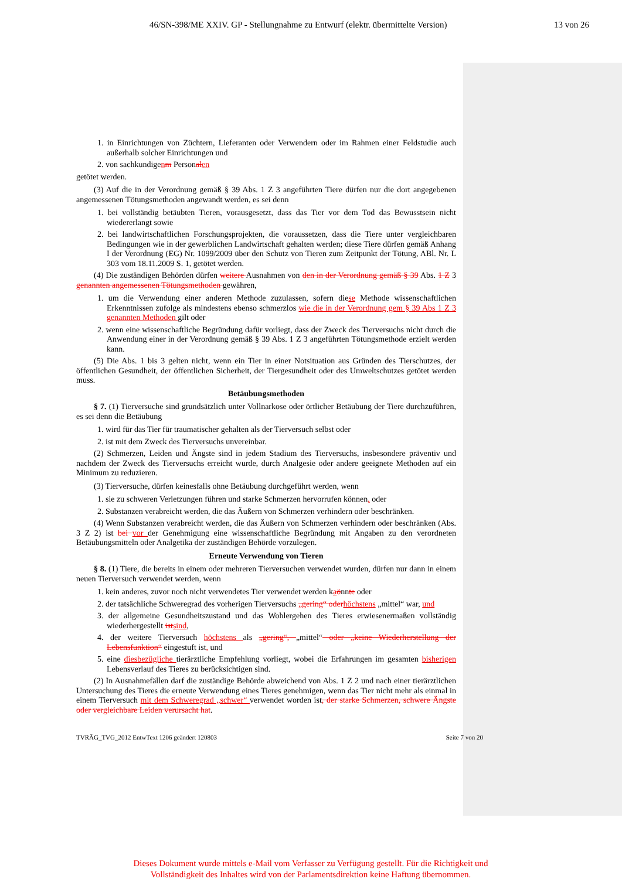46/SN-398/ME XXIV. GP - Stellungnahme zu Entwurf (elektr. übermittelte Version) 13 von 26
1. in Einrichtungen von Züchtern, Lieferanten oder Verwendern oder im Rahmen einer Feldstudie auch außerhalb solcher Einrichtungen und
2. von sachkundigenm Personal en
getötet werden.
(3) Auf die in der Verordnung gemäß § 39 Abs. 1 Z 3 angeführten Tiere dürfen nur die dort angegebenen angemessenen Tötungsmethoden angewandt werden, es sei denn
1. bei vollständig betäubten Tieren, vorausgesetzt, dass das Tier vor dem Tod das Bewusstsein nicht wiedererlangt sowie
2. bei landwirtschaftlichen Forschungsprojekten, die voraussetzen, dass die Tiere unter vergleichbaren Bedingungen wie in der gewerblichen Landwirtschaft gehalten werden; diese Tiere dürfen gemäß Anhang I der Verordnung (EG) Nr. 1099/2009 über den Schutz von Tieren zum Zeitpunkt der Tötung, ABl. Nr. L 303 vom 18.11.2009 S. 1, getötet werden.
(4) Die zuständigen Behörden dürfen weitere Ausnahmen von den in der Verordnung gemäß § 39 Abs. 1 Z 3 genannten angemessenen Tötungsmethoden gewähren,
1. um die Verwendung einer anderen Methode zuzulassen, sofern diese Methode wissenschaftlichen Erkenntnissen zufolge als mindestens ebenso schmerzlos wie die in der Verordnung gem § 39 Abs 1 Z 3 genannten Methoden gilt oder
2. wenn eine wissenschaftliche Begründung dafür vorliegt, dass der Zweck des Tierversuchs nicht durch die Anwendung einer in der Verordnung gemäß § 39 Abs. 1 Z 3 angeführten Tötungsmethode erzielt werden kann.
(5) Die Abs. 1 bis 3 gelten nicht, wenn ein Tier in einer Notsituation aus Gründen des Tierschutzes, der öffentlichen Gesundheit, der öffentlichen Sicherheit, der Tiergesundheit oder des Umweltschutzes getötet werden muss.
Betäubungsmethoden
§ 7. (1) Tierversuche sind grundsätzlich unter Vollnarkose oder örtlicher Betäubung der Tiere durchzuführen, es sei denn die Betäubung
1. wird für das Tier für traumatischer gehalten als der Tierversuch selbst oder
2. ist mit dem Zweck des Tierversuchs unvereinbar.
(2) Schmerzen, Leiden und Ängste sind in jedem Stadium des Tierversuchs, insbesondere präventiv und nachdem der Zweck des Tierversuchs erreicht wurde, durch Analgesie oder andere geeignete Methoden auf ein Minimum zu reduzieren.
(3) Tierversuche, dürfen keinesfalls ohne Betäubung durchgeführt werden, wenn
1. sie zu schweren Verletzungen führen und starke Schmerzen hervorrufen können, oder
2. Substanzen verabreicht werden, die das Äußern von Schmerzen verhindern oder beschränken.
(4) Wenn Substanzen verabreicht werden, die das Äußern von Schmerzen verhindern oder beschränken (Abs. 3 Z 2) ist bei vor der Genehmigung eine wissenschaftliche Begründung mit Angaben zu den verordneten Betäubungsmitteln oder Analgetika der zuständigen Behörde vorzulegen.
Erneute Verwendung von Tieren
§ 8. (1) Tiere, die bereits in einem oder mehreren Tierversuchen verwendet wurden, dürfen nur dann in einem neuen Tierversuch verwendet werden, wenn
1. kein anderes, zuvor noch nicht verwendetes Tier verwendet werden kaönnte oder
2. der tatsächliche Schweregrad des vorherigen Tierversuchs „gering“ oder höchstens „mittel“ war, und
3. der allgemeine Gesundheitszustand und das Wohlergehen des Tieres erwiesenermaßen vollständig wiederhergestellt ist sind,
4. der weitere Tierversuch höchstens als „gering“, „mittel“ oder „keine Wiederherstellung der Lebensfunktion“ eingestuft ist, und
5. eine diesbezügliche tierärztliche Empfehlung vorliegt, wobei die Erfahrungen im gesamten bisherigen Lebensverlauf des Tieres zu berücksichtigen sind.
(2) In Ausnahmefällen darf die zuständige Behörde abweichend von Abs. 1 Z 2 und nach einer tierärztlichen Untersuchung des Tieres die erneute Verwendung eines Tieres genehmigen, wenn das Tier nicht mehr als einmal in einem Tierversuch mit dem Schweregrad „schwer“ verwendet worden ist, der starke Schmerzen, schwere Ängste oder vergleichbare Leiden verursacht hat.
TVRÄG_TVG_2012 EntwText 1206 geändert 120803 Seite 7 von 20
Dieses Dokument wurde mittels e-Mail vom Verfasser zu Verfügung gestellt. Für die Richtigkeit und Vollständigkeit des Inhaltes wird von der Parlamentsdirektion keine Haftung übernommen.